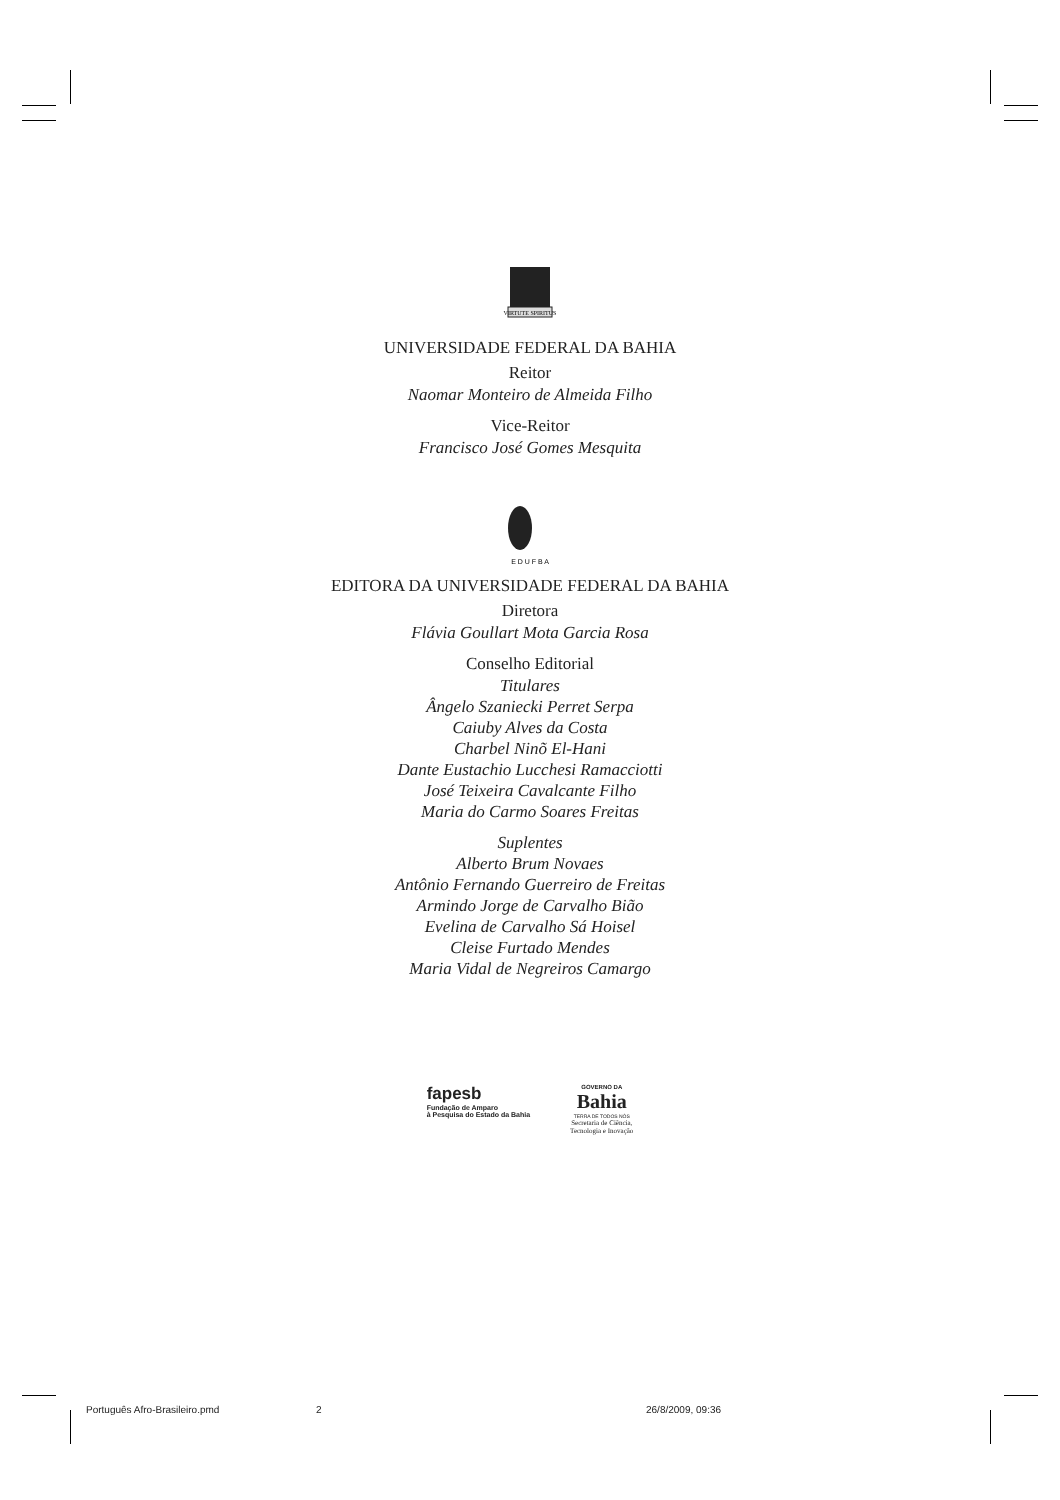VIRTUTE SPIRITUS
UNIVERSIDADE FEDERAL DA BAHIA
Reitor
Naomar Monteiro de Almeida Filho
Vice-Reitor
Francisco José Gomes Mesquita
E D U F B A
EDITORA DA UNIVERSIDADE FEDERAL DA BAHIA
Diretora
Flávia Goullart Mota Garcia Rosa
Conselho Editorial
Titulares
Ângelo Szaniecki Perret Serpa
Caiuby Alves da Costa
Charbel Ninõ El-Hani
Dante Eustachio Lucchesi Ramacciotti
José Teixeira Cavalcante Filho
Maria do Carmo Soares Freitas
Suplentes
Alberto Brum Novaes
Antônio Fernando Guerreiro de Freitas
Armindo Jorge de Carvalho Bião
Evelina de Carvalho Sá Hoisel
Cleise Furtado Mendes
Maria Vidal de Negreiros Camargo
fapesb
Fundação de Amparo
à Pesquisa do Estado da Bahia
GOVERNO DA
Bahia
TERRA DE TODOS NÓS
Secretaria de Ciência,
Tecnologia e Inovação
Português Afro-Brasileiro.pmd 2 26/8/2009, 09:36